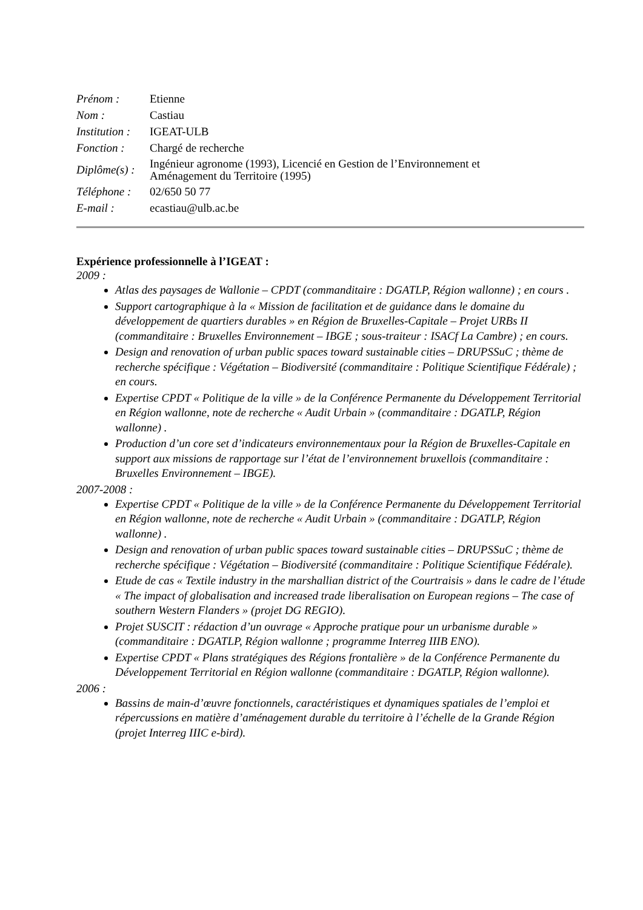| Prénom : | Etienne |
| Nom : | Castiau |
| Institution : | IGEAT-ULB |
| Fonction : | Chargé de recherche |
| Diplôme(s) : | Ingénieur agronome (1993), Licencié en Gestion de l’Environnement et Aménagement du Territoire (1995) |
| Téléphone : | 02/650 50 77 |
| E-mail : | ecastiau@ulb.ac.be |
Expérience professionnelle à l’IGEAT :
2009 :
Atlas des paysages de Wallonie – CPDT (commanditaire : DGATLP, Région wallonne) ; en cours .
Support cartographique à la « Mission de facilitation et de guidance dans le domaine du développement de quartiers durables » en Région de Bruxelles-Capitale – Projet URBs II (commanditaire : Bruxelles Environnement – IBGE ; sous-traiteur : ISACf La Cambre) ; en cours.
Design and renovation of urban public spaces toward sustainable cities – DRUPSSuC ; thème de recherche spécifique : Végétation – Biodiversité (commanditaire : Politique Scientifique Fédérale) ; en cours.
Expertise CPDT « Politique de la ville » de la Conférence Permanente du Développement Territorial en Région wallonne, note de recherche « Audit Urbain » (commanditaire : DGATLP, Région wallonne) .
Production d’un core set d’indicateurs environnementaux pour la Région de Bruxelles-Capitale en support aux missions de rapportage sur l’état de l’environnement bruxellois (commanditaire : Bruxelles Environnement – IBGE).
2007-2008 :
Expertise CPDT « Politique de la ville » de la Conférence Permanente du Développement Territorial en Région wallonne, note de recherche « Audit Urbain » (commanditaire : DGATLP, Région wallonne) .
Design and renovation of urban public spaces toward sustainable cities – DRUPSSuC ; thème de recherche spécifique : Végétation – Biodiversité (commanditaire : Politique Scientifique Fédérale).
Etude de cas « Textile industry in the marshallian district of the Courtraisis » dans le cadre de l’étude « The impact of globalisation and increased trade liberalisation on European regions – The case of southern Western Flanders » (projet DG REGIO).
Projet SUSCIT : rédaction d’un ouvrage « Approche pratique pour un urbanisme durable » (commanditaire : DGATLP, Région wallonne ; programme Interreg IIIB ENO).
Expertise CPDT « Plans stratégiques des Régions frontalière » de la Conférence Permanente du Développement Territorial en Région wallonne (commanditaire : DGATLP, Région wallonne).
2006 :
Bassins de main-d’œuvre fonctionnels, caractéristiques et dynamiques spatiales de l’emploi et répercussions en matière d’aménagement durable du territoire à l’échelle de la Grande Région (projet Interreg IIIC e-bird).